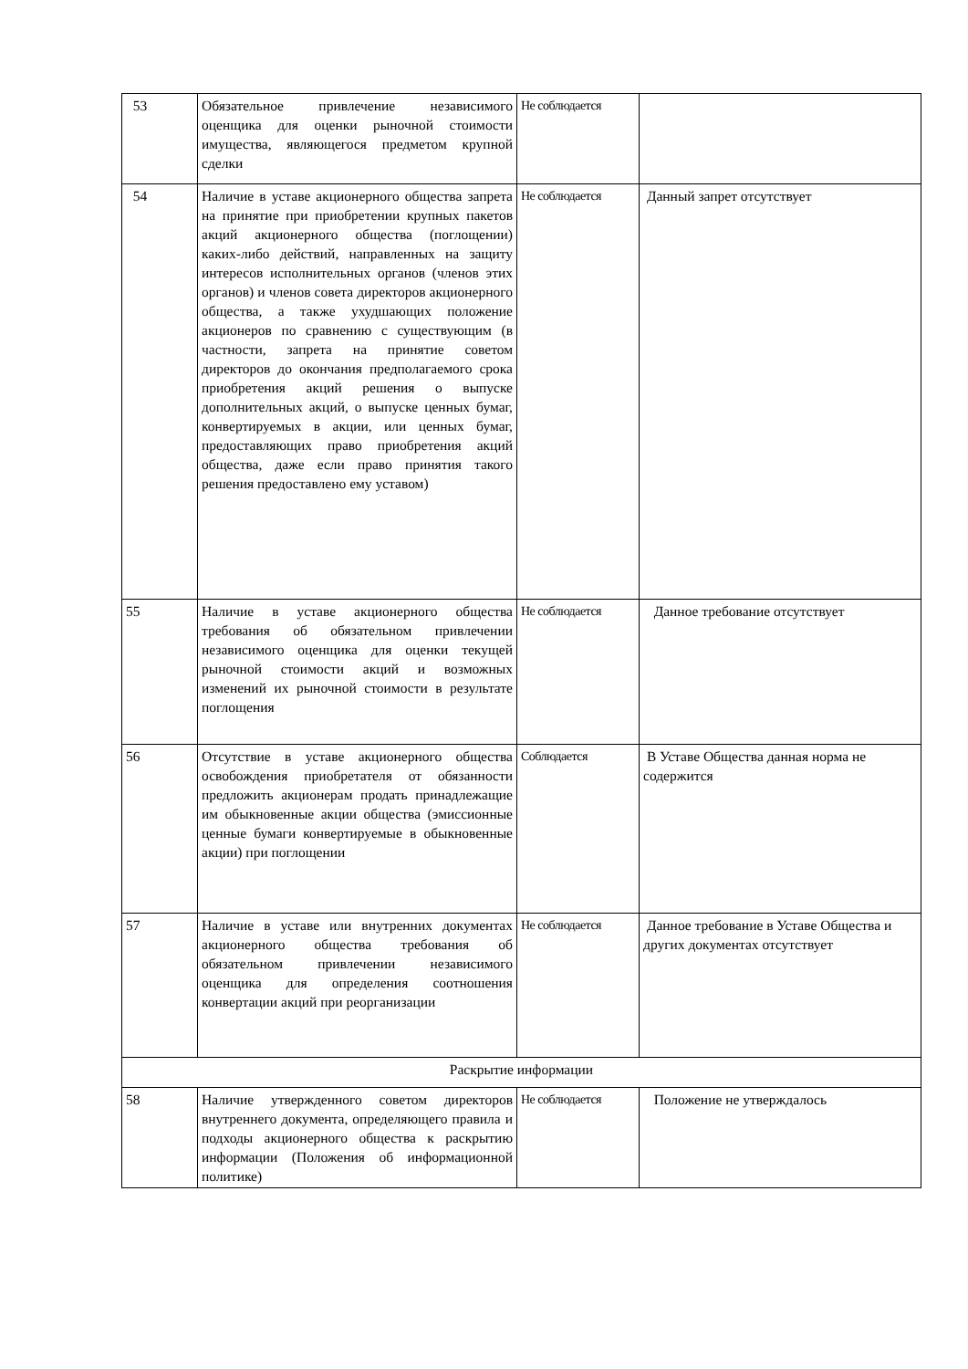| 53 | Обязательное привлечение независимого оценщика для оценки рыночной стоимости имущества, являющегося предметом крупной сделки | Не соблюдается | |
| 54 | Наличие в уставе акционерного общества запрета на принятие при приобретении крупных пакетов акций акционерного общества (поглощении) каких-либо действий, направленных на защиту интересов исполнительных органов (членов этих органов) и членов совета директоров акционерного общества, а также ухудшающих положение акционеров по сравнению с существующим (в частности, запрета на принятие советом директоров до окончания предполагаемого срока приобретения акций решения о выпуске дополнительных акций, о выпуске ценных бумаг, конвертируемых в акции, или ценных бумаг, предоставляющих право приобретения акций общества, даже если право принятия такого решения предоставлено ему уставом) | Не соблюдается | Данный запрет отсутствует |
| 55 | Наличие в уставе акционерного общества требования об обязательном привлечении независимого оценщика для оценки текущей рыночной стоимости акций и возможных изменений их рыночной стоимости в результате поглощения | Не соблюдается | Данное требование отсутствует |
| 56 | Отсутствие в уставе акционерного общества освобождения приобретателя от обязанности предложить акционерам продать принадлежащие им обыкновенные акции общества (эмиссионные ценные бумаги конвертируемые в обыкновенные акции) при поглощении | Соблюдается | В Уставе Общества данная норма не содержится |
| 57 | Наличие в уставе или внутренних документах акционерного общества требования об обязательном привлечении независимого оценщика для определения соотношения конвертации акций при реорганизации | Не соблюдается | Данное требование в Уставе Общества и других документах отсутствует |
| Раскрытие информации | | | |
| 58 | Наличие утвержденного советом директоров внутреннего документа, определяющего правила и подходы акционерного общества к раскрытию информации (Положения об информационной политике) | Не соблюдается | Положение не утверждалось |